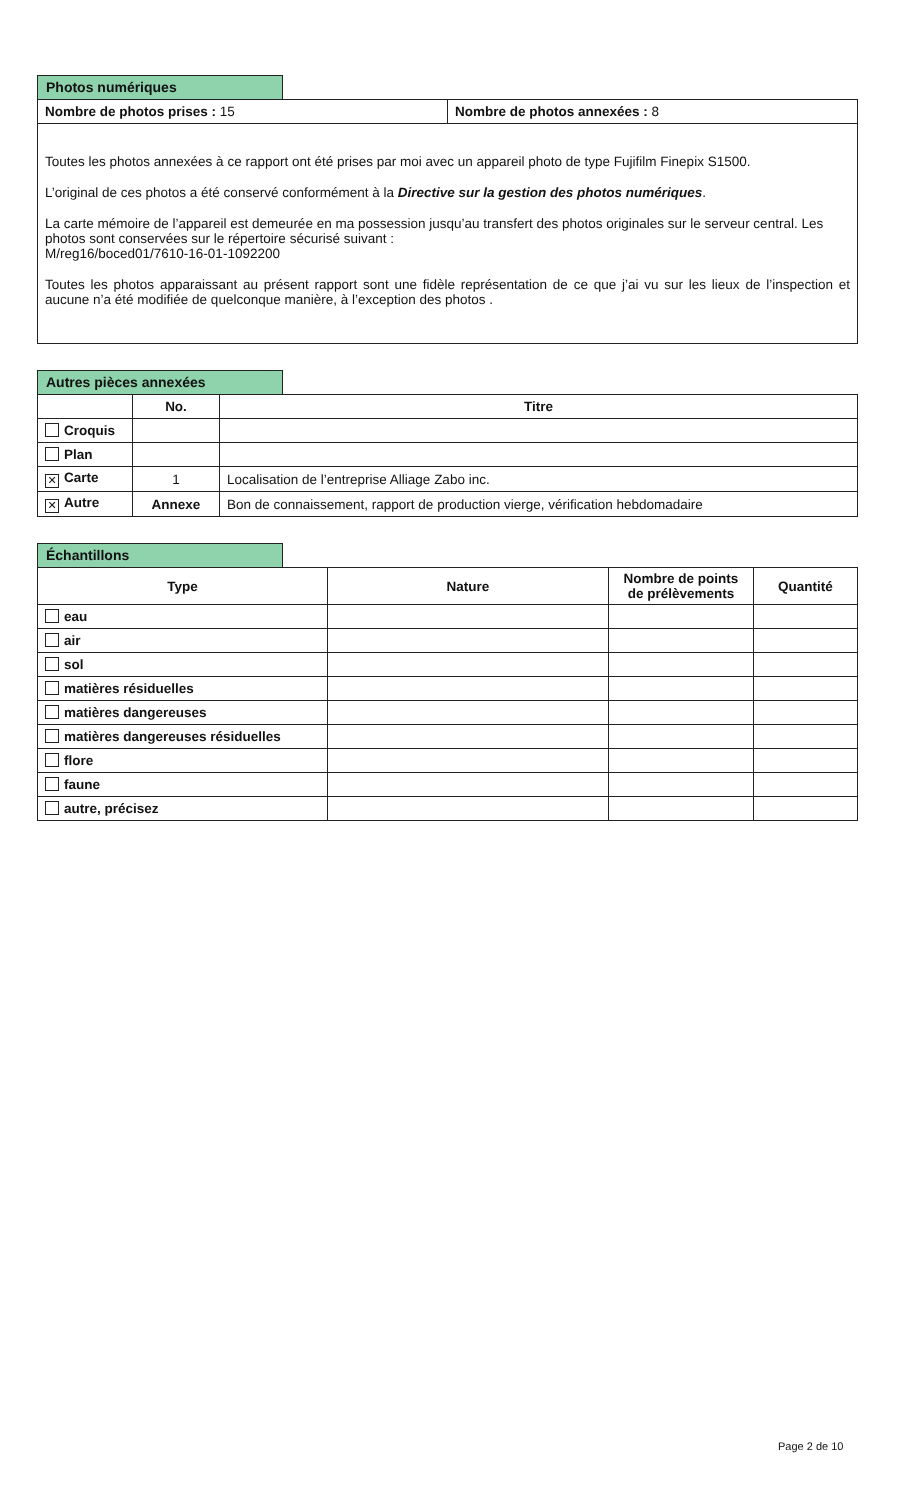Photos numériques
| Nombre de photos prises : 15 | Nombre de photos annexées : 8 |
Toutes les photos annexées à ce rapport ont été prises par moi avec un appareil photo de type Fujifilm Finepix S1500.
L’original de ces photos a été conservé conformément à la Directive sur la gestion des photos numériques.
La carte mémoire de l’appareil est demeurée en ma possession jusqu’au transfert des photos originales sur le serveur central. Les photos sont conservées sur le répertoire sécurisé suivant :
M/reg16/boced01/7610-16-01-1092200
Toutes les photos apparaissant au présent rapport sont une fidèle représentation de ce que j’ai vu sur les lieux de l’inspection et aucune n’a été modifiée de quelconque manière, à l’exception des photos .
Autres pièces annexées
| | No. | Titre |
| --- | --- | --- |
| Croquis | | |
| Plan | | |
| ✕ Carte | 1 | Localisation de l’entreprise Alliage Zabo inc. |
| ✕ Autre | Annexe | Bon de connaissement, rapport de production vierge, vérification hebdomadaire |
Échantillons
| Type | Nature | Nombre de points de prélèvements | Quantité |
| --- | --- | --- | --- |
| eau | | | |
| air | | | |
| sol | | | |
| matières résiduelles | | | |
| matières dangereuses | | | |
| matières dangereuses résiduelles | | | |
| flore | | | |
| faune | | | |
| autre, précisez | | | |
Page 2 de 10